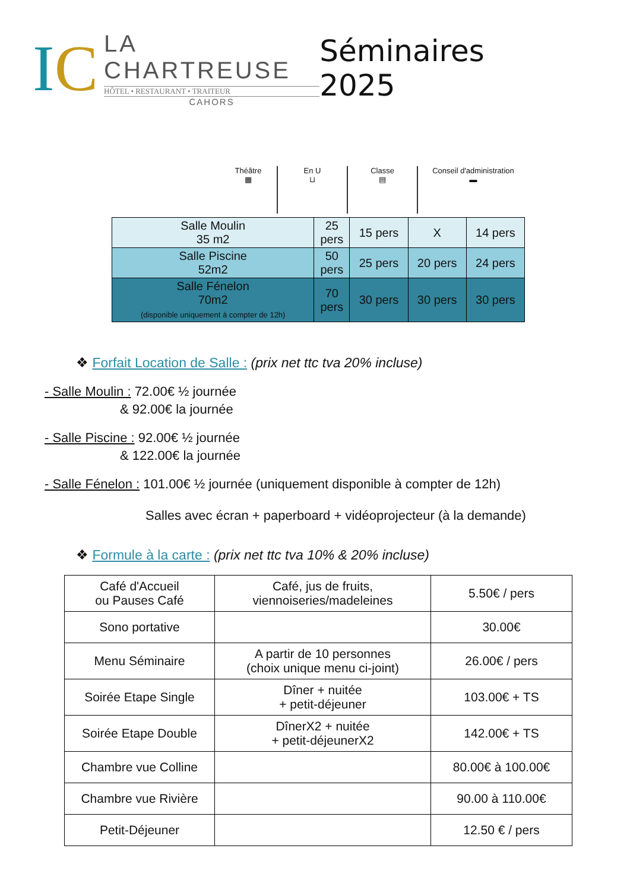IC
LA CHARTREUSE
HÔTEL • RESTAURANT • TRAITEUR
CAHORS
Séminaires 2025
Théâtre
▦
En U
⊔
Classe
▤
Conseil d'administration
▬
| Salle Moulin 35 m2 | 25 pers | 15 pers | X | 14 pers |
| Salle Piscine 52m2 | 50 pers | 25 pers | 20 pers | 24 pers |
| Salle Fénelon 70m2 (disponible uniquement à compter de 12h) | 70 pers | 30 pers | 30 pers | 30 pers |
❖ Forfait Location de Salle : (prix net ttc tva 20% incluse)
- Salle Moulin : 72.00€ ½ journée
& 92.00€ la journée
- Salle Piscine : 92.00€ ½ journée
& 122.00€ la journée
- Salle Fénelon : 101.00€ ½ journée (uniquement disponible à compter de 12h)
Salles avec écran + paperboard + vidéoprojecteur (à la demande)
❖ Formule à la carte : (prix net ttc tva 10% & 20% incluse)
| Café d'Accueil ou Pauses Café | Café, jus de fruits, viennoiseries/madeleines | 5.50€ / pers |
| Sono portative | | 30.00€ |
| Menu Séminaire | A partir de 10 personnes (choix unique menu ci-joint) | 26.00€ / pers |
| Soirée Etape Single | Dîner + nuitée + petit-déjeuner | 103.00€ + TS |
| Soirée Etape Double | DînerX2 + nuitée + petit-déjeunerX2 | 142.00€ + TS |
| Chambre vue Colline | | 80.00€ à 100.00€ |
| Chambre vue Rivière | | 90.00 à 110.00€ |
| Petit-Déjeuner | | 12.50 € / pers |